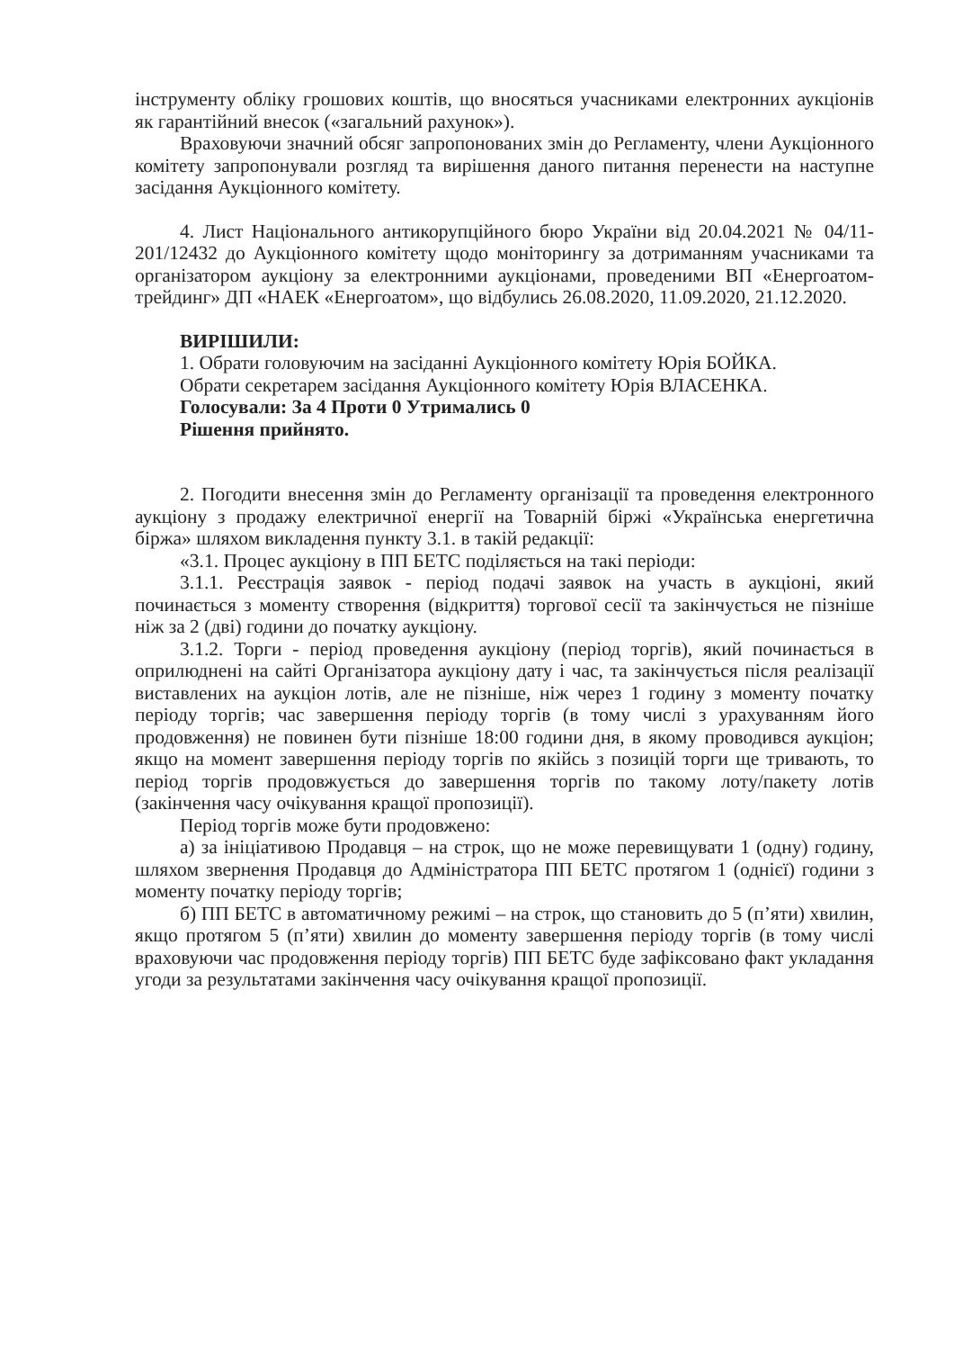інструменту обліку грошових коштів, що вносяться учасниками електронних аукціонів як гарантійний внесок («загальний рахунок»).
Враховуючи значний обсяг запропонованих змін до Регламенту, члени Аукціонного комітету запропонували розгляд та вирішення даного питання перенести на наступне засідання Аукціонного комітету.
4. Лист Національного антикорупційного бюро України від 20.04.2021 № 04/11-201/12432 до Аукціонного комітету щодо моніторингу за дотриманням учасниками та організатором аукціону за електронними аукціонами, проведеними ВП «Енергоатом-трейдинг» ДП «НАЕК «Енергоатом», що відбулись 26.08.2020, 11.09.2020, 21.12.2020.
ВИРІШИЛИ:
1. Обрати головуючим на засіданні Аукціонного комітету Юрія БОЙКА.
Обрати секретарем засідання Аукціонного комітету Юрія ВЛАСЕНКА.
Голосували: За 4 Проти 0 Утримались 0
Рішення прийнято.
2. Погодити внесення змін до Регламенту організації та проведення електронного аукціону з продажу електричної енергії на Товарній біржі «Українська енергетична біржа» шляхом викладення пункту 3.1. в такій редакції:
«3.1. Процес аукціону в ПП БЕТС поділяється на такі періоди:
3.1.1. Реєстрація заявок - період подачі заявок на участь в аукціоні, який починається з моменту створення (відкриття) торгової сесії та закінчується не пізніше ніж за 2 (дві) години до початку аукціону.
3.1.2. Торги - період проведення аукціону (період торгів), який починається в оприлюднені на сайті Організатора аукціону дату і час, та закінчується після реалізації виставлених на аукціон лотів, але не пізніше, ніж через 1 годину з моменту початку періоду торгів; час завершення періоду торгів (в тому числі з урахуванням його продовження) не повинен бути пізніше 18:00 години дня, в якому проводився аукціон; якщо на момент завершення періоду торгів по якійсь з позицій торги ще тривають, то період торгів продовжується до завершення торгів по такому лоту/пакету лотів (закінчення часу очікування кращої пропозиції).
Період торгів може бути продовжено:
а) за ініціативою Продавця – на строк, що не може перевищувати 1 (одну) годину, шляхом звернення Продавця до Адміністратора ПП БЕТС протягом 1 (однієї) години з моменту початку періоду торгів;
б) ПП БЕТС в автоматичному режимі – на строк, що становить до 5 (п’яти) хвилин, якщо протягом 5 (п’яти) хвилин до моменту завершення періоду торгів (в тому числі враховуючи час продовження періоду торгів) ПП БЕТС буде зафіксовано факт укладання угоди за результатами закінчення часу очікування кращої пропозиції.